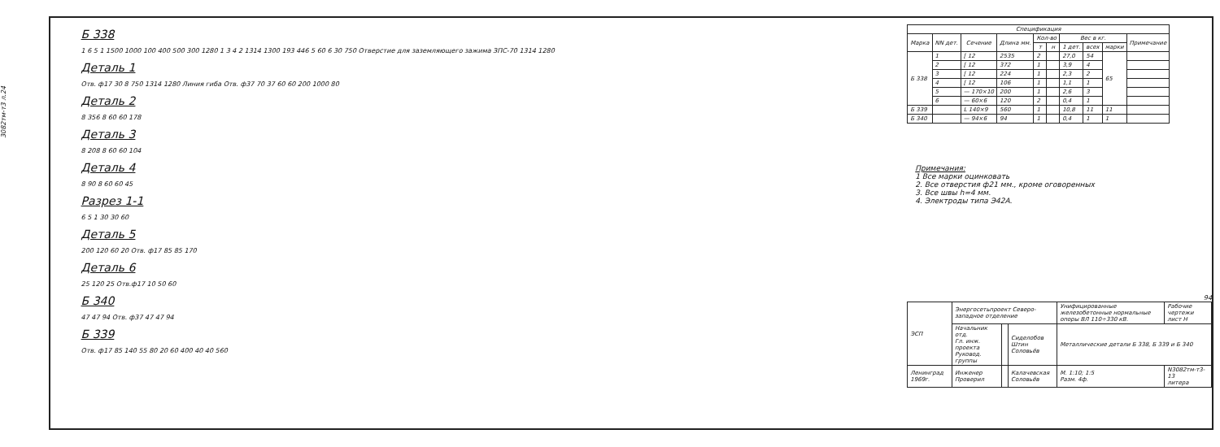3082тм-т3 л.24
Б 338
1 6 5 1 1500 1000 100 400 500 300 1280 1 3 4 2 1314 1300 193 446 5 60 6 30 750 Отверстие для заземляющего зажима ЗПС-70 1314 1280
Деталь 1
Отв. ф17 30 8 750 1314 1280 Линия гиба Отв. ф37 70 37 60 60 200 1000 80
Деталь 2
8 356 8 60 60 178
Деталь 3
8 208 8 60 60 104
Деталь 4
8 90 8 60 60 45
Разрез 1-1
6 5 1 30 30 60
Деталь 5
200 120 60 20 Отв. ф17 85 85 170
Деталь 6
25 120 25 Отв.ф17 10 50 60
Б 340
47 47 94 Отв. ф37 47 47 94
Б 339
Отв. ф17 85 140 55 80 20 60 400 40 40 560
| Спецификация | | | | | | | | | |
| --- | --- | --- | --- | --- | --- | --- | --- | --- | --- |
| Марка | NN дет. | Сечение | Длина мм. | Кол-во | | Вес в кг. | | | Примечание |
| | | | | т | н | 1 дет. | всех | марки | |
| Б 338 | 1 | [ 12 | 2535 | 2 | | 27,0 | 54 | 65 | |
| | 2 | [ 12 | 372 | 1 | | 3,9 | 4 | | |
| | 3 | [ 12 | 224 | 1 | | 2,3 | 2 | | |
| | 4 | [ 12 | 106 | 1 | | 1,1 | 1 | | |
| | 5 | — 170×10 | 200 | 1 | | 2,6 | 3 | | |
| | 6 | — 60×6 | 120 | 2 | | 0,4 | 1 | | |
| Б 339 | | L 140×9 | 560 | 1 | | 10,8 | 11 | 11 | |
| Б 340 | | — 94×6 | 94 | 1 | | 0,4 | 1 | 1 | |
Примечания:
1 Все марки оцинковать
2. Все отверстия ф21 мм., кроме оговоренных
3. Все швы h=4 мм.
4. Электроды типа Э42А.
94
| ЭСП | Энергосетьпроект Северо-западное отделение | | | Унифицированные железобетонные нормальные опоры ВЛ 110÷330 кВ. | Рабочие чертежи лист Н |
| | Начальник отд. Гл. инж. проекта Руковод. группы | | Сиделобов Штин Соловьёв | Металлические детали Б 338, Б 339 и Б 340 | |
| Ленинград 1969г. | Инженер Проверил | | Калачевская Соловьёв | М. 1:10; 1:5 Разм. 4ф. | N3082тм-т3-13 литера |